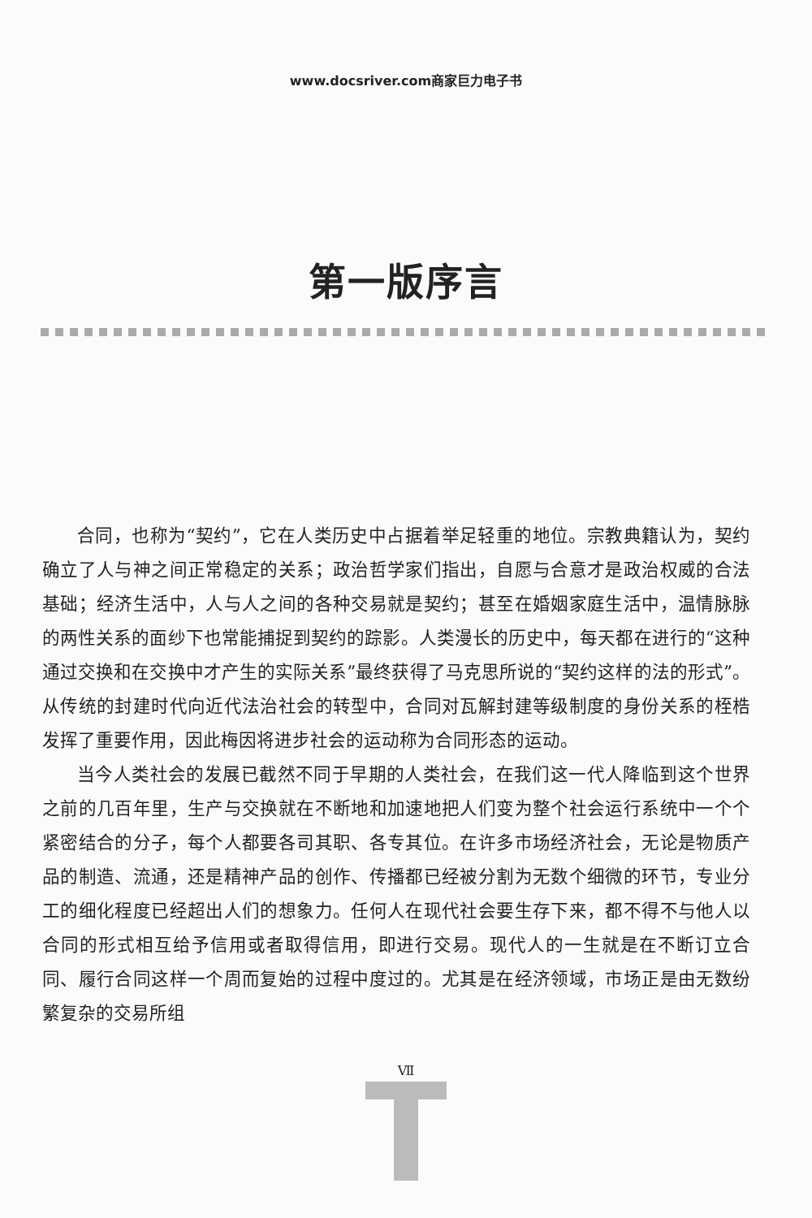www.docsriver.com商家巨力电子书
第一版序言
合同，也称为“契约”，它在人类历史中占据着举足轻重的地位。宗教典籍认为，契约确立了人与神之间正常稳定的关系；政治哲学家们指出，自愿与合意才是政治权威的合法基础；经济生活中，人与人之间的各种交易就是契约；甚至在婚姻家庭生活中，温情脉脉的两性关系的面纱下也常能捕捉到契约的踪影。人类漫长的历史中，每天都在进行的“这种通过交换和在交换中才产生的实际关系”最终获得了马克思所说的“契约这样的法的形式”。从传统的封建时代向近代法治社会的转型中，合同对瓦解封建等级制度的身份关系的桎梏发挥了重要作用，因此梅因将进步社会的运动称为合同形态的运动。
当今人类社会的发展已截然不同于早期的人类社会，在我们这一代人降临到这个世界之前的几百年里，生产与交换就在不断地和加速地把人们变为整个社会运行系统中一个个紧密结合的分子，每个人都要各司其职、各专其位。在许多市场经济社会，无论是物质产品的制造、流通，还是精神产品的创作、传播都已经被分割为无数个细微的环节，专业分工的细化程度已经超出人们的想象力。任何人在现代社会要生存下来，都不得不与他人以合同的形式相互给予信用或者取得信用，即进行交易。现代人的一生就是在不断订立合同、履行合同这样一个周而复始的过程中度过的。尤其是在经济领域，市场正是由无数纷繁复杂的交易所组
Ⅶ